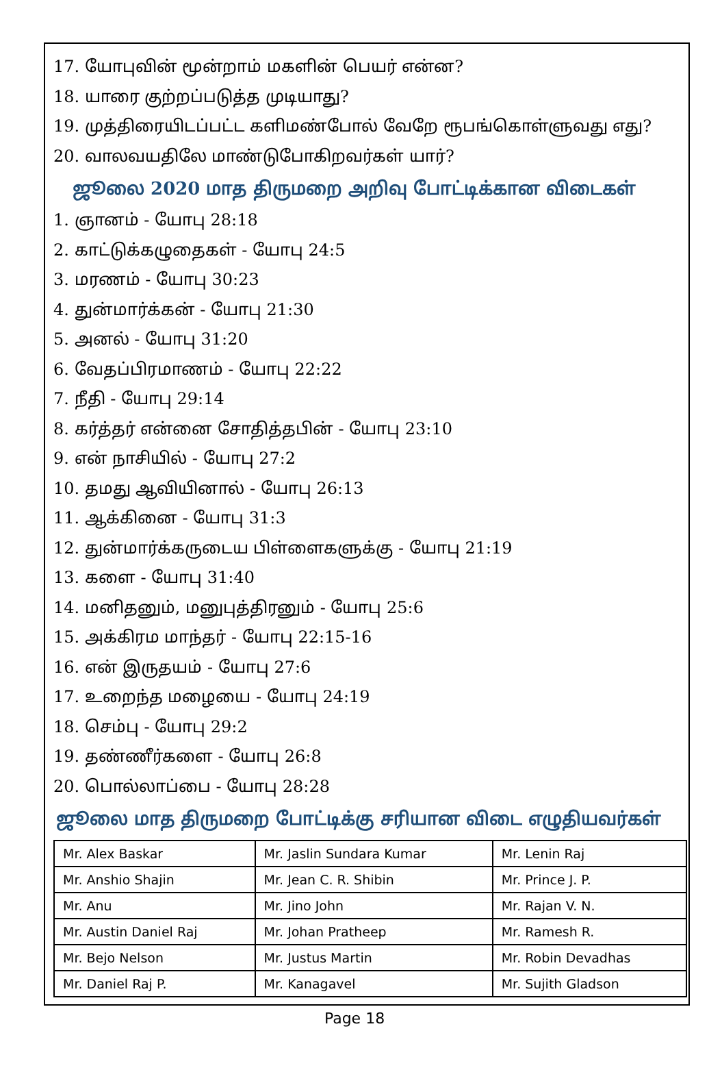17. யோபுவின் மூன்றாம் மகளின் பெயர் என்ன?
18. யாரை குற்றப்படுத்த முடியாது?
19. முத்திரையிடப்பட்ட களிமண்போல் வேறே ரூபங்கொள்ளுவது எது?
20. வாலவயதிலே மாண்டுபோகிறவர்கள் யார்?
ஜூலை 2020 மாத திருமறை அறிவு போட்டிக்கான விடைகள்
1. ஞானம் - யோபு 28:18
2. காட்டுக்கழுதைகள் - யோபு 24:5
3. மரணம் - யோபு 30:23
4. துன்மார்க்கன் - யோபு 21:30
5. அனல் - யோபு 31:20
6. வேதப்பிரமாணம் - யோபு 22:22
7. நீதி - யோபு 29:14
8. கர்த்தர் என்னை சோதித்தபின் - யோபு 23:10
9. என் நாசியில் - யோபு 27:2
10. தமது ஆவியினால் - யோபு 26:13
11. ஆக்கினை - யோபு 31:3
12. துன்மார்க்கருடைய பிள்ளைகளுக்கு - யோபு 21:19
13. களை - யோபு 31:40
14. மனிதனும், மனுபுத்திரனும் - யோபு 25:6
15. அக்கிரம மாந்தர் - யோபு 22:15-16
16. என் இருதயம் - யோபு 27:6
17. உறைந்த மழையை - யோபு 24:19
18. செம்பு - யோபு 29:2
19. தண்ணீர்களை - யோபு 26:8
20. பொல்லாப்பை - யோபு 28:28
ஜூலை மாத திருமறை போட்டிக்கு சரியான விடை எழுதியவர்கள்
| Mr. Alex Baskar | Mr. Jaslin Sundara Kumar | Mr. Lenin Raj |
| Mr. Anshio Shajin | Mr. Jean C. R. Shibin | Mr. Prince J. P. |
| Mr. Anu | Mr. Jino John | Mr. Rajan V. N. |
| Mr. Austin Daniel Raj | Mr. Johan Pratheep | Mr. Ramesh R. |
| Mr. Bejo Nelson | Mr. Justus Martin | Mr. Robin Devadhas |
| Mr. Daniel Raj P. | Mr. Kanagavel | Mr. Sujith Gladson |
Page 18